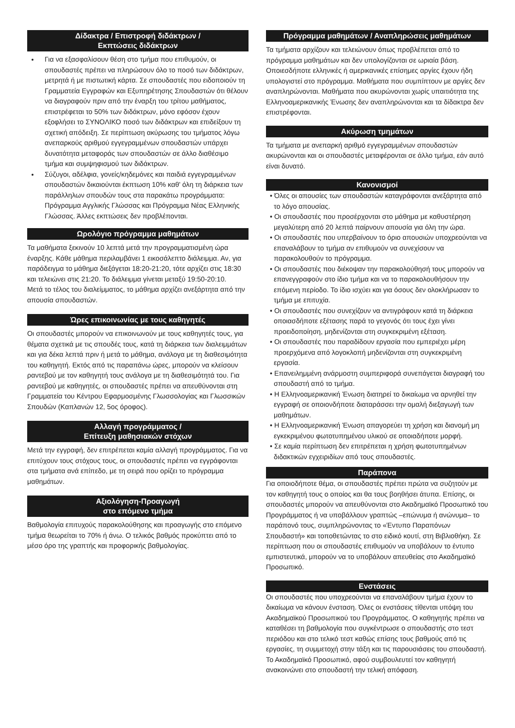Δίδακτρα / Επιστροφή διδάκτρων /
Εκπτώσεις διδάκτρων
Για να εξασφαλίσουν θέση στο τμήμα που επιθυμούν, οι σπουδαστές πρέπει να πληρώσουν όλο το ποσό των διδάκτρων, μετρητά ή με πιστωτική κάρτα. Σε σπουδαστές που ειδοποιούν τη Γραμματεία Εγγραφών και Εξυπηρέτησης Σπουδαστών ότι θέλουν να διαγραφούν πριν από την έναρξη του τρίτου μαθήματος, επιστρέφεται το 50% των διδάκτρων, μόνο εφόσον έχουν εξοφλήσει το ΣΥΝΟΛΙΚΟ ποσό των διδάκτρων και επιδείξουν τη σχετική απόδειξη. Σε περίπτωση ακύρωσης του τμήματος λόγω ανεπαρκούς αριθμού εγγεγραμμένων σπουδαστών υπάρχει δυνατότητα μεταφοράς των σπουδαστών σε άλλο διαθέσιμο τμήμα και συμψηφισμού των διδάκτρων.
Σύζυγοι, αδέλφια, γονείς/κηδεμόνες και παιδιά εγγεγραμμένων σπουδαστών δικαιούνται έκπτωση 10% καθ' όλη τη διάρκεια των παράλληλων σπουδών τους στα παρακάτω προγράμματα: Πρόγραμμα Αγγλικής Γλώσσας και Πρόγραμμα Νέας Ελληνικής Γλώσσας. Άλλες εκπτώσεις δεν προβλέπονται.
Ωρολόγιο πρόγραμμα μαθημάτων
Τα μαθήματα ξεκινούν 10 λεπτά μετά την προγραμματισμένη ώρα έναρξης. Κάθε μάθημα περιλαμβάνει 1 εικοσάλεπτο διάλειμμα. Αν, για παράδειγμα το μάθημα διεξάγεται 18:20-21:20, τότε αρχίζει στις 18:30 και τελειώνει στις 21:20. Το διάλειμμα γίνεται μεταξύ 19:50-20:10.
Μετά το τέλος του διαλείμματος, το μάθημα αρχίζει ανεξάρτητα από την απουσία σπουδαστών.
Ώρες επικοινωνίας με τους καθηγητές
Οι σπουδαστές μπορούν να επικοινωνούν με τους καθηγητές τους, για θέματα σχετικά με τις σπουδές τους, κατά τη διάρκεια των διαλειμμάτων και για δέκα λεπτά πριν ή μετά το μάθημα, ανάλογα με τη διαθεσιμότητα του καθηγητή. Εκτός από τις παραπάνω ώρες, μπορούν να κλείσουν ραντεβού με τον καθηγητή τους ανάλογα με τη διαθεσιμότητά του. Για ραντεβού με καθηγητές, οι σπουδαστές πρέπει να απευθύνονται στη Γραμματεία του Κέντρου Εφαρμοσμένης Γλωσσολογίας και Γλωσσικών Σπουδών (Καπλανών 12, 5ος όροφος).
Αλλαγή προγράμματος /
Επίτευξη μαθησιακών στόχων
Μετά την εγγραφή, δεν επιτρέπεται καμία αλλαγή προγράμματος. Για να επιτύχουν τους στόχους τους, οι σπουδαστές πρέπει να εγγράφονται στα τμήματα ανά επίπεδο, με τη σειρά που ορίζει το πρόγραμμα μαθημάτων.
Αξιολόγηση-Προαγωγή
στο επόμενο τμήμα
Βαθμολογία επιτυχούς παρακολούθησης και προαγωγής στο επόμενο τμήμα θεωρείται το 70% ή άνω. Ο τελικός βαθμός προκύπτει από το μέσο όρο της γραπτής και προφορικής βαθμολογίας.
Πρόγραμμα μαθημάτων / Αναπληρώσεις μαθημάτων
Τα τμήματα αρχίζουν και τελειώνουν όπως προβλέπεται από το πρόγραμμα μαθημάτων και δεν υπολογίζονται σε ωριαία βάση. Οποιεσδήποτε ελληνικές ή αμερικανικές επίσημες αργίες έχουν ήδη υπολογιστεί στο πρόγραμμα. Μαθήματα που συμπίπτουν με αργίες δεν αναπληρώνονται. Μαθήματα που ακυρώνονται χωρίς υπαιτιότητα της Ελληνοαμερικανικής Ένωσης δεν αναπληρώνονται και τα δίδακτρα δεν επιστρέφονται.
Ακύρωση τμημάτων
Τα τμήματα με ανεπαρκή αριθμό εγγεγραμμένων σπουδαστών ακυρώνονται και οι σπουδαστές μεταφέρονται σε άλλο τμήμα, εάν αυτό είναι δυνατό.
Κανονισμοί
• Όλες οι απουσίες των σπουδαστών καταγράφονται ανεξάρτητα από το λόγο απουσίας.
• Οι σπουδαστές που προσέρχονται στο μάθημα με καθυστέρηση μεγαλύτερη από 20 λεπτά παίρνουν απουσία για όλη την ώρα.
• Οι σπουδαστές που υπερβαίνουν το όριο απουσιών υποχρεούνται να επαναλάβουν το τμήμα αν επιθυμούν να συνεχίσουν να παρακολουθούν το πρόγραμμα.
• Οι σπουδαστές που διέκοψαν την παρακολούθησή τους μπορούν να επανεγγραφούν στο ίδιο τμήμα και να το παρακολουθήσουν την επόμενη περίοδο. Το ίδιο ισχύει και για όσους δεν ολοκλήρωσαν το τμήμα με επιτυχία.
• Οι σπουδαστές που συνεχίζουν να αντιγράφουν κατά τη διάρκεια οποιασδήποτε εξέτασης παρά το γεγονός ότι τους έχει γίνει προειδοποίηση, μηδενίζονται στη συγκεκριμένη εξέταση.
• Οι σπουδαστές που παραδίδουν εργασία που εμπεριέχει μέρη προερχόμενα από λογοκλοπή μηδενίζονται στη συγκεκριμένη εργασία.
• Επανειλημμένη ανάρμοστη συμπεριφορά συνεπάγεται διαγραφή του σπουδαστή από το τμήμα.
• Η Ελληνοαμερικανική Ένωση διατηρεί το δικαίωμα να αρνηθεί την εγγραφή σε οποιονδήποτε διαταράσσει την ομαλή διεξαγωγή των μαθημάτων.
• Η Ελληνοαμερικανική Ένωση απαγορεύει τη χρήση και διανομή μη εγκεκριμένου φωτοτυπημένου υλικού σε οποιαδήποτε μορφή.
• Σε καμία περίπτωση δεν επιτρέπεται η χρήση φωτοτυπημένων διδακτικών εγχειριδίων από τους σπουδαστές.
Παράπονα
Για οποιοδήποτε θέμα, οι σπουδαστές πρέπει πρώτα να συζητούν με τον καθηγητή τους ο οποίος και θα τους βοηθήσει άτυπα. Επίσης, οι σπουδαστές μπορούν να απευθύνονται στο Ακαδημαϊκό Προσωπικό του Προγράμματος ή να υποβάλλουν γραπτώς –επώνυμα ή ανώνυμα– το παράπονό τους, συμπληρώνοντας το «Έντυπο Παραπόνων Σπουδαστή» και τοποθετώντας το στο ειδικό κουτί, στη Βιβλιοθήκη. Σε περίπτωση που οι σπουδαστές επιθυμούν να υποβάλουν το έντυπο εμπιστευτικά, μπορούν να το υποβάλουν απευθείας στο Ακαδημαϊκό Προσωπικό.
Ενστάσεις
Οι σπουδαστές που υποχρεούνται να επαναλάβουν τμήμα έχουν το δικαίωμα να κάνουν ένσταση. Όλες οι ενστάσεις τίθενται υπόψη του Ακαδημαϊκού Προσωπικού του Προγράμματος. Ο καθηγητής πρέπει να καταθέσει τη βαθμολογία που συγκέντρωσε ο σπουδαστής στο τεστ περιόδου και στο τελικό τεστ καθώς επίσης τους βαθμούς από τις εργασίες, τη συμμετοχή στην τάξη και τις παρουσιάσεις του σπουδαστή. Το Ακαδημαϊκό Προσωπικό, αφού συμβουλευτεί τον καθηγητή ανακοινώνει στο σπουδαστή την τελική απόφαση.